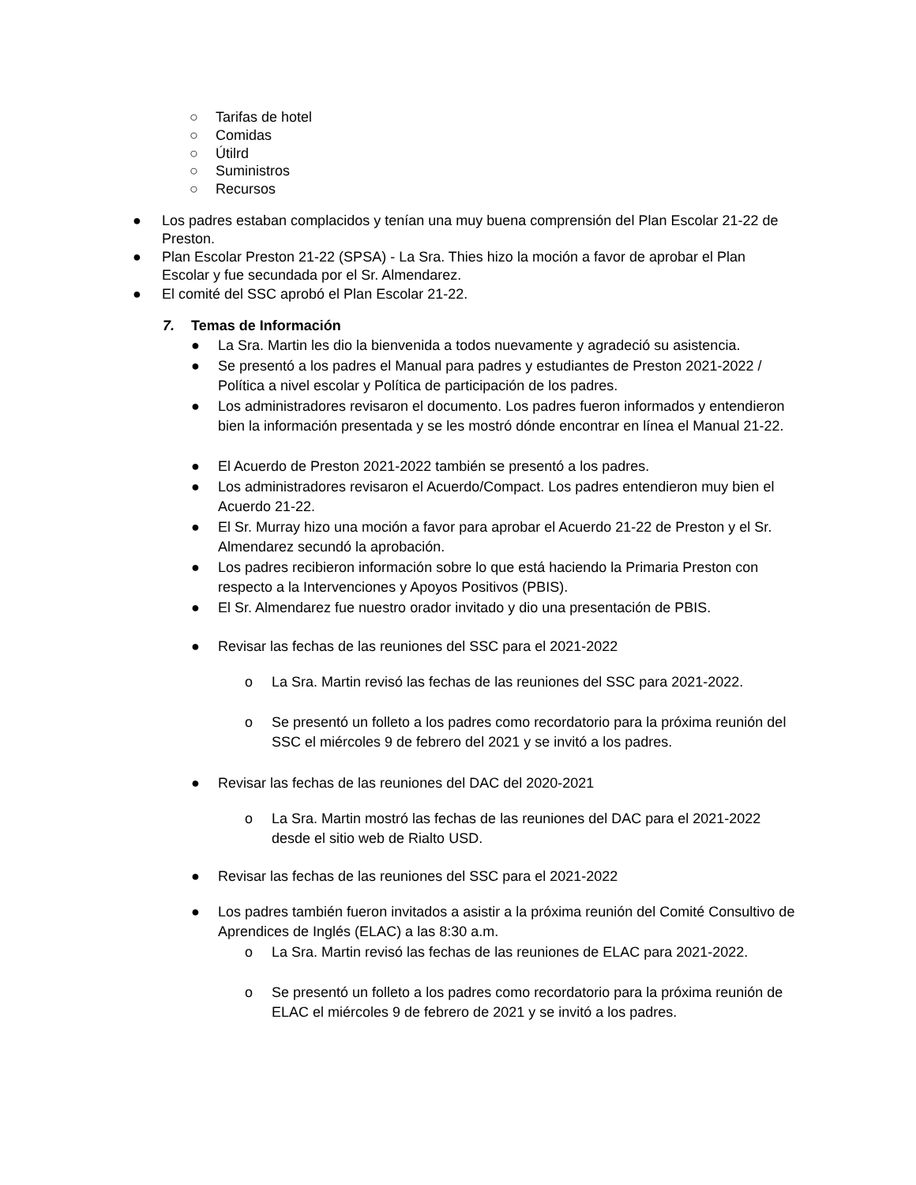○ Tarifas de hotel
○ Comidas
○ Útilrd
○ Suministros
○ Recursos
● Los padres estaban complacidos y tenían una muy buena comprensión del Plan Escolar 21-22 de Preston.
● Plan Escolar Preston 21-22 (SPSA) - La Sra. Thies hizo la moción a favor de aprobar el Plan Escolar y fue secundada por el Sr. Almendarez.
● El comité del SSC aprobó el Plan Escolar 21-22.
7. Temas de Información
● La Sra. Martin les dio la bienvenida a todos nuevamente y agradeció su asistencia.
● Se presentó a los padres el Manual para padres y estudiantes de Preston 2021-2022 / Política a nivel escolar y Política de participación de los padres.
● Los administradores revisaron el documento. Los padres fueron informados y entendieron bien la información presentada y se les mostró dónde encontrar en línea el Manual 21-22.
● El Acuerdo de Preston 2021-2022 también se presentó a los padres.
● Los administradores revisaron el Acuerdo/Compact. Los padres entendieron muy bien el Acuerdo 21-22.
● El Sr. Murray hizo una moción a favor para aprobar el Acuerdo 21-22 de Preston y el Sr. Almendarez secundó la aprobación.
● Los padres recibieron información sobre lo que está haciendo la Primaria Preston con respecto a la Intervenciones y Apoyos Positivos (PBIS).
● El Sr. Almendarez fue nuestro orador invitado y dio una presentación de PBIS.
● Revisar las fechas de las reuniones del SSC para el 2021-2022
o La Sra. Martin revisó las fechas de las reuniones del SSC para 2021-2022.
o Se presentó un folleto a los padres como recordatorio para la próxima reunión del SSC el miércoles 9 de febrero del 2021 y se invitó a los padres.
● Revisar las fechas de las reuniones del DAC del 2020-2021
o La Sra. Martin mostró las fechas de las reuniones del DAC para el 2021-2022 desde el sitio web de Rialto USD.
● Revisar las fechas de las reuniones del SSC para el 2021-2022
● Los padres también fueron invitados a asistir a la próxima reunión del Comité Consultivo de Aprendices de Inglés (ELAC) a las 8:30 a.m.
o La Sra. Martin revisó las fechas de las reuniones de ELAC para 2021-2022.
o Se presentó un folleto a los padres como recordatorio para la próxima reunión de ELAC el miércoles 9 de febrero de 2021 y se invitó a los padres.